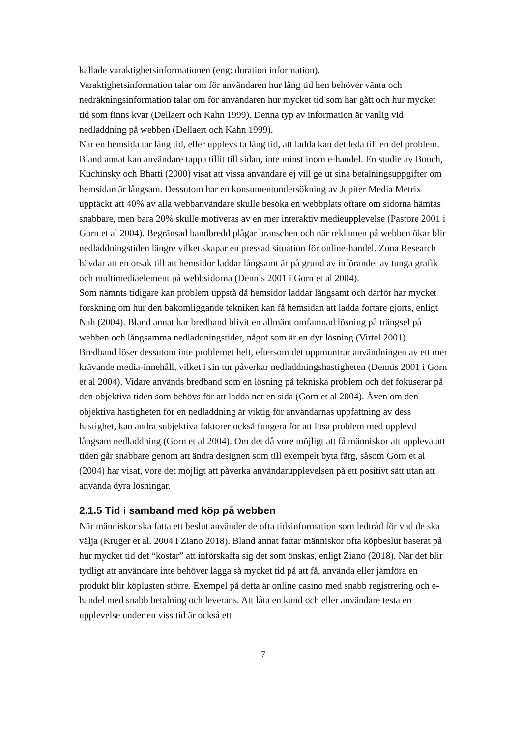kallade varaktighetsinformationen (eng: duration information).
Varaktighetsinformation talar om för användaren hur lång tid hen behöver vänta och nedräkningsinformation talar om för användaren hur mycket tid som har gått och hur mycket tid som finns kvar (Dellaert och Kahn 1999). Denna typ av information är vanlig vid nedladdning på webben (Dellaert och Kahn 1999).
När en hemsida tar lång tid, eller upplevs ta lång tid, att ladda kan det leda till en del problem. Bland annat kan användare tappa tillit till sidan, inte minst inom e-handel. En studie av Bouch, Kuchinsky och Bhatti (2000) visat att vissa användare ej vill ge ut sina betalningsuppgifter om hemsidan är långsam. Dessutom har en konsumentundersökning av Jupiter Media Metrix upptäckt att 40% av alla webbanvändare skulle besöka en webbplats oftare om sidorna hämtas snabbare, men bara 20% skulle motiveras av en mer interaktiv medieupplevelse (Pastore 2001 i Gorn et al 2004). Begränsad bandbredd plågar branschen och när reklamen på webben ökar blir nedladdningstiden längre vilket skapar en pressad situation för online-handel. Zona Research hävdar att en orsak till att hemsidor laddar långsamt är på grund av införandet av tunga grafik och multimediaelement på webbsidorna (Dennis 2001 i Gorn et al 2004).
Som nämnts tidigare kan problem uppstå då hemsidor laddar långsamt och därför har mycket forskning om hur den bakomliggande tekniken kan få hemsidan att ladda fortare gjorts, enligt Nah (2004). Bland annat har bredband blivit en allmänt omfamnad lösning på trängsel på webben och långsamma nedladdningstider, något som är en dyr lösning (Virtel 2001). Bredband löser dessutom inte problemet helt, eftersom det uppmuntrar användningen av ett mer krävande media-innehåll, vilket i sin tur påverkar nedladdningshastigheten (Dennis 2001 i Gorn et al 2004). Vidare används bredband som en lösning på tekniska problem och det fokuserar på den objektiva tiden som behövs för att ladda ner en sida (Gorn et al 2004). Även om den objektiva hastigheten för en nedladdning är viktig för användarnas uppfattning av dess hastighet, kan andra subjektiva faktorer också fungera för att lösa problem med upplevd långsam nedladdning (Gorn et al 2004). Om det då vore möjligt att få människor att uppleva att tiden går snabbare genom att ändra designen som till exempelt byta färg, såsom Gorn et al (2004) har visat, vore det möjligt att påverka användarupplevelsen på ett positivt sätt utan att använda dyra lösningar.
2.1.5 Tid i samband med köp på webben
När människor ska fatta ett beslut använder de ofta tidsinformation som ledtråd för vad de ska välja (Kruger et al. 2004 i Ziano 2018). Bland annat fattar människor ofta köpbeslut baserat på hur mycket tid det “kostar” att införskaffa sig det som önskas, enligt Ziano (2018). När det blir tydligt att användare inte behöver lägga så mycket tid på att få, använda eller jämföra en produkt blir köplusten större. Exempel på detta är online casino med snabb registrering och e-handel med snabb betalning och leverans. Att låta en kund och eller användare testa en upplevelse under en viss tid är också ett
7